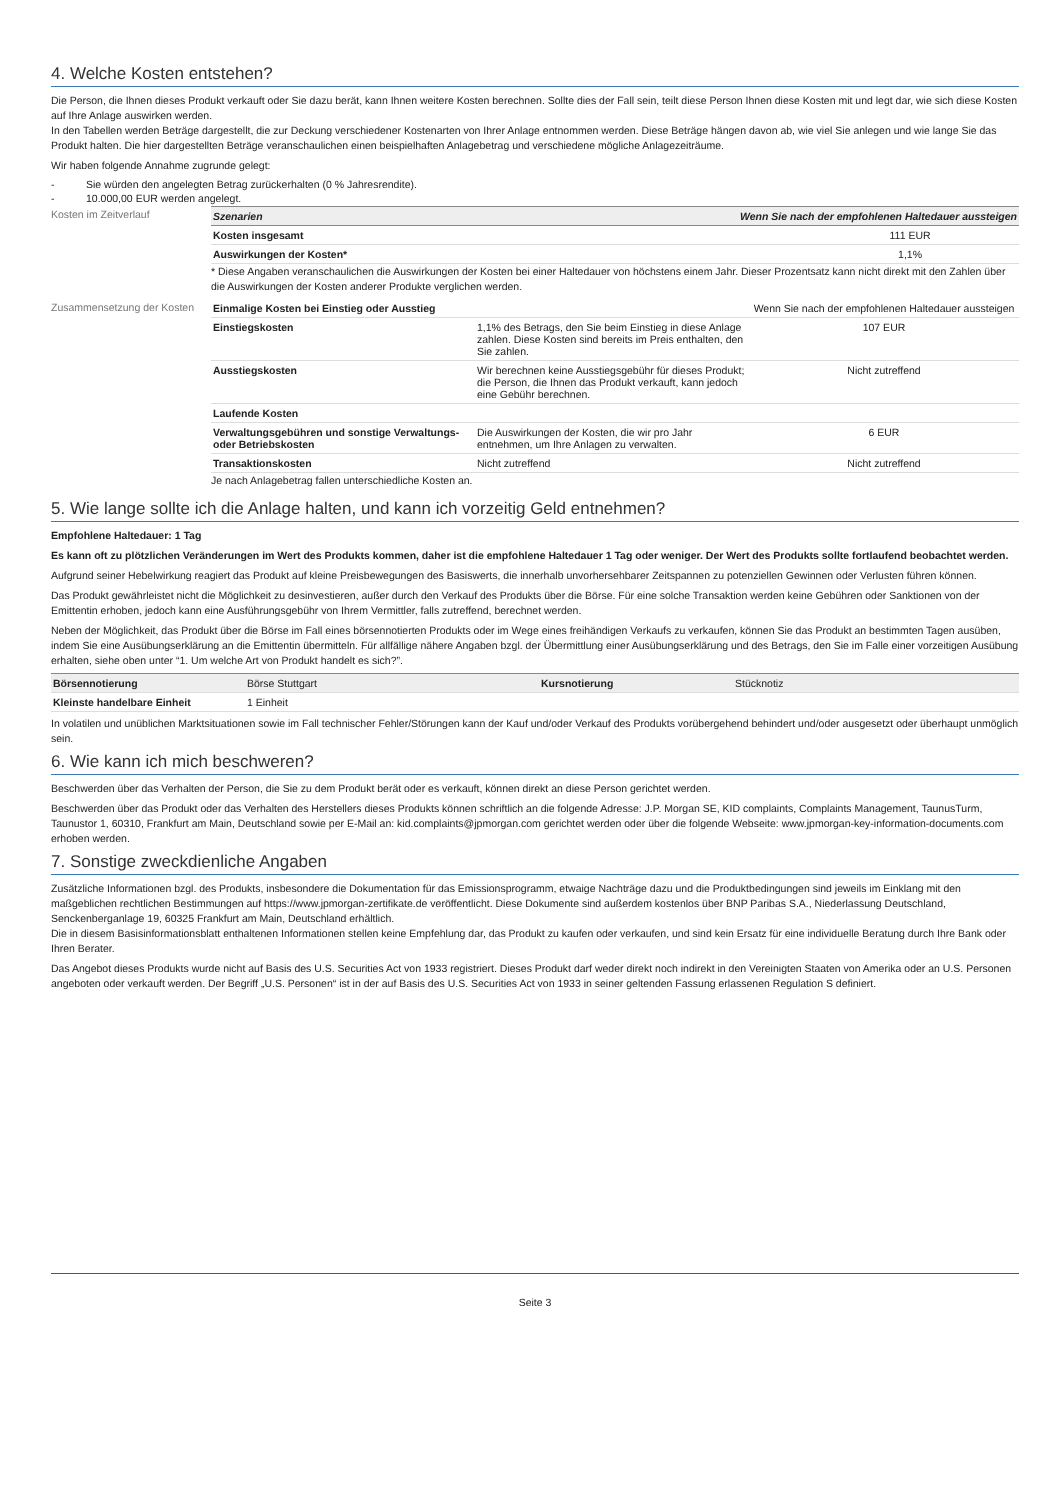4. Welche Kosten entstehen?
Die Person, die Ihnen dieses Produkt verkauft oder Sie dazu berät, kann Ihnen weitere Kosten berechnen. Sollte dies der Fall sein, teilt diese Person Ihnen diese Kosten mit und legt dar, wie sich diese Kosten auf Ihre Anlage auswirken werden.
In den Tabellen werden Beträge dargestellt, die zur Deckung verschiedener Kostenarten von Ihrer Anlage entnommen werden. Diese Beträge hängen davon ab, wie viel Sie anlegen und wie lange Sie das Produkt halten. Die hier dargestellten Beträge veranschaulichen einen beispielhaften Anlagebetrag und verschiedene mögliche Anlagezeiträume.
Wir haben folgende Annahme zugrunde gelegt:
- Sie würden den angelegten Betrag zurückerhalten (0 % Jahresrendite).
- 10.000,00 EUR werden angelegt.
Kosten im Zeitverlauf
| Szenarien | Wenn Sie nach der empfohlenen Haltedauer aussteigen |
| Kosten insgesamt | 111 EUR |
| Auswirkungen der Kosten* | 1,1% |
* Diese Angaben veranschaulichen die Auswirkungen der Kosten bei einer Haltedauer von höchstens einem Jahr. Dieser Prozentsatz kann nicht direkt mit den Zahlen über die Auswirkungen der Kosten anderer Produkte verglichen werden.
Zusammensetzung der Kosten
| Einmalige Kosten bei Einstieg oder Ausstieg | | Wenn Sie nach der empfohlenen Haltedauer aussteigen |
| Einstiegskosten | 1,1% des Betrags, den Sie beim Einstieg in diese Anlage zahlen. Diese Kosten sind bereits im Preis enthalten, den Sie zahlen. | 107 EUR |
| Ausstiegskosten | Wir berechnen keine Ausstiegsgebühr für dieses Produkt; die Person, die Ihnen das Produkt verkauft, kann jedoch eine Gebühr berechnen. | Nicht zutreffend |
| Laufende Kosten | | |
| Verwaltungsgebühren und sonstige Verwaltungs- oder Betriebskosten | Die Auswirkungen der Kosten, die wir pro Jahr entnehmen, um Ihre Anlagen zu verwalten. | 6 EUR |
| Transaktionskosten | Nicht zutreffend | Nicht zutreffend |
Je nach Anlagebetrag fallen unterschiedliche Kosten an.
5. Wie lange sollte ich die Anlage halten, und kann ich vorzeitig Geld entnehmen?
Empfohlene Haltedauer: 1 Tag
Es kann oft zu plötzlichen Veränderungen im Wert des Produkts kommen, daher ist die empfohlene Haltedauer 1 Tag oder weniger. Der Wert des Produkts sollte fortlaufend beobachtet werden.
Aufgrund seiner Hebelwirkung reagiert das Produkt auf kleine Preisbewegungen des Basiswerts, die innerhalb unvorhersehbarer Zeitspannen zu potenziellen Gewinnen oder Verlusten führen können.
Das Produkt gewährleistet nicht die Möglichkeit zu desinvestieren, außer durch den Verkauf des Produkts über die Börse. Für eine solche Transaktion werden keine Gebühren oder Sanktionen von der Emittentin erhoben, jedoch kann eine Ausführungsgebühr von Ihrem Vermittler, falls zutreffend, berechnet werden.
Neben der Möglichkeit, das Produkt über die Börse im Fall eines börsennotierten Produkts oder im Wege eines freihändigen Verkaufs zu verkaufen, können Sie das Produkt an bestimmten Tagen ausüben, indem Sie eine Ausübungserklärung an die Emittentin übermitteln. Für allfällige nähere Angaben bzgl. der Übermittlung einer Ausübungserklärung und des Betrags, den Sie im Falle einer vorzeitigen Ausübung erhalten, siehe oben unter “1. Um welche Art von Produkt handelt es sich?”.
| Börsennotierung | Börse Stuttgart | Kursnotierung | Stücknotiz |
| Kleinste handelbare Einheit | 1 Einheit | | |
In volatilen und unüblichen Marktsituationen sowie im Fall technischer Fehler/Störungen kann der Kauf und/oder Verkauf des Produkts vorübergehend behindert und/oder ausgesetzt oder überhaupt unmöglich sein.
6. Wie kann ich mich beschweren?
Beschwerden über das Verhalten der Person, die Sie zu dem Produkt berät oder es verkauft, können direkt an diese Person gerichtet werden.
Beschwerden über das Produkt oder das Verhalten des Herstellers dieses Produkts können schriftlich an die folgende Adresse: J.P. Morgan SE, KID complaints, Complaints Management, TaunusTurm, Taunustor 1, 60310, Frankfurt am Main, Deutschland sowie per E-Mail an: kid.complaints@jpmorgan.com gerichtet werden oder über die folgende Webseite: www.jpmorgan-key-information-documents.com erhoben werden.
7. Sonstige zweckdienliche Angaben
Zusätzliche Informationen bzgl. des Produkts, insbesondere die Dokumentation für das Emissionsprogramm, etwaige Nachträge dazu und die Produktbedingungen sind jeweils im Einklang mit den maßgeblichen rechtlichen Bestimmungen auf https://www.jpmorgan-zertifikate.de veröffentlicht. Diese Dokumente sind außerdem kostenlos über BNP Paribas S.A., Niederlassung Deutschland, Senckenberganlage 19, 60325 Frankfurt am Main, Deutschland erhältlich.
Die in diesem Basisinformationsblatt enthaltenen Informationen stellen keine Empfehlung dar, das Produkt zu kaufen oder verkaufen, und sind kein Ersatz für eine individuelle Beratung durch Ihre Bank oder Ihren Berater.
Das Angebot dieses Produkts wurde nicht auf Basis des U.S. Securities Act von 1933 registriert. Dieses Produkt darf weder direkt noch indirekt in den Vereinigten Staaten von Amerika oder an U.S. Personen angeboten oder verkauft werden. Der Begriff „U.S. Personen“ ist in der auf Basis des U.S. Securities Act von 1933 in seiner geltenden Fassung erlassenen Regulation S definiert.
Seite 3